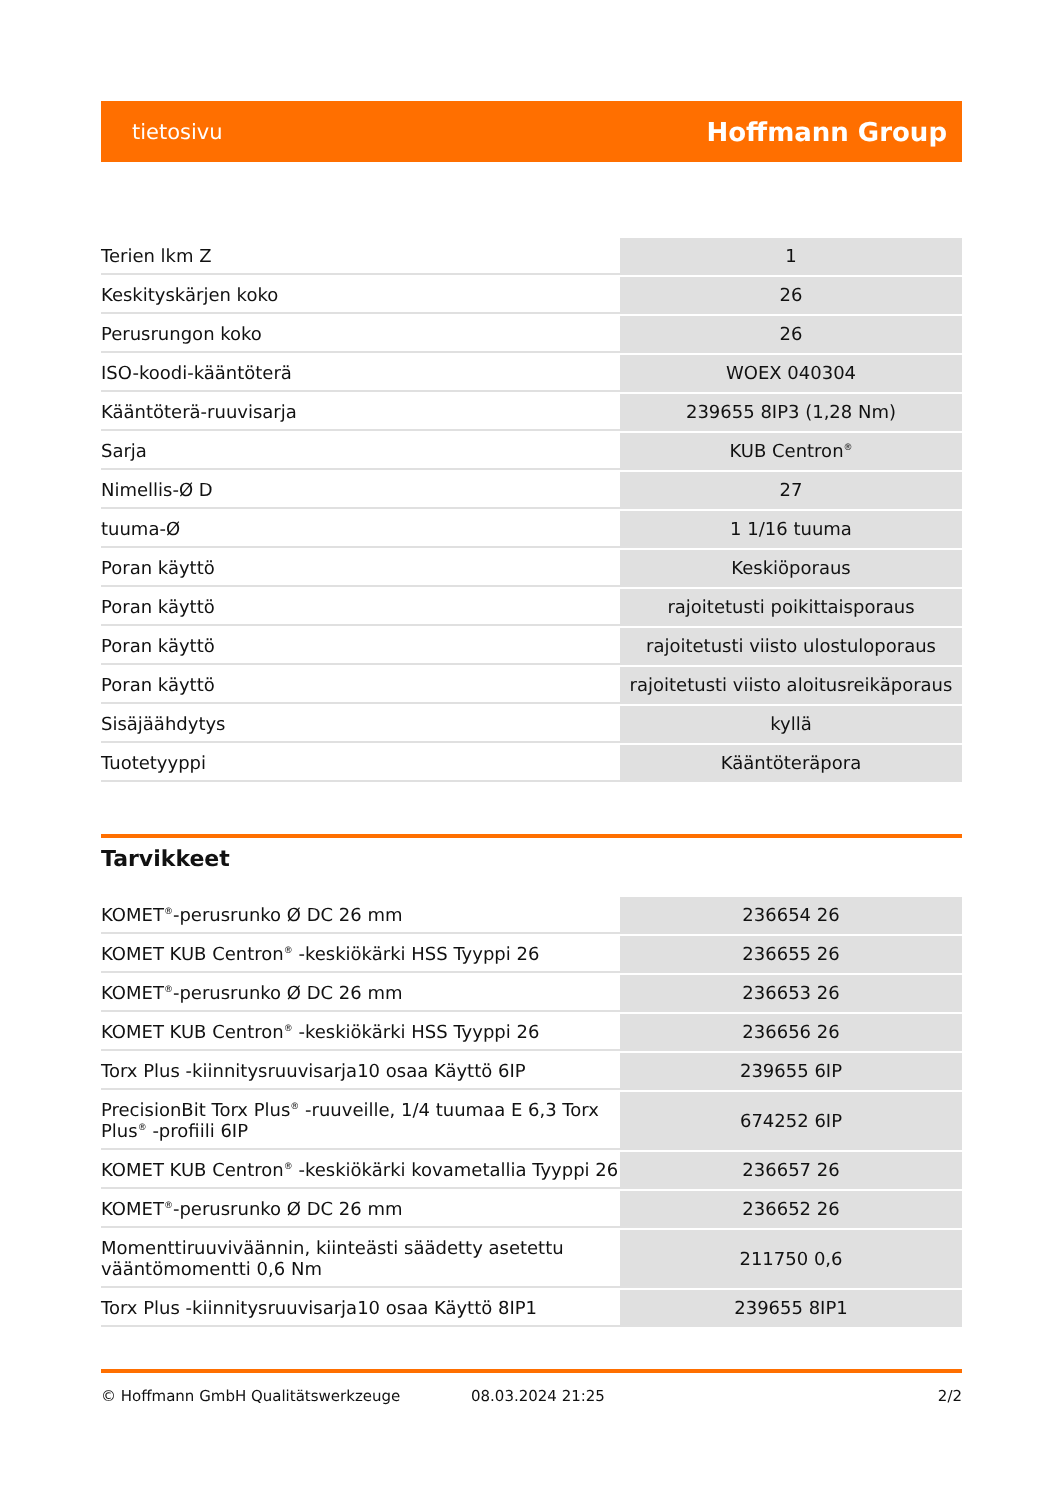tietosivu Hoffmann Group
| Terien lkm Z | 1 |
| Keskityskärjen koko | 26 |
| Perusrungon koko | 26 |
| ISO-koodi-kääntöterä | WOEX 040304 |
| Kääntöterä-ruuvisarja | 239655 8IP3 (1,28 Nm) |
| Sarja | KUB Centron<sup>®</sup> |
| Nimellis-Ø D | 27 |
| tuuma-Ø | 1 1/16 tuuma |
| Poran käyttö | Keskiöporaus |
| Poran käyttö | rajoitetusti poikittaisporaus |
| Poran käyttö | rajoitetusti viisto ulostuloporaus |
| Poran käyttö | rajoitetusti viisto aloitusreikäporaus |
| Sisäjäähdytys | kyllä |
| Tuotetyyppi | Kääntöteräpora |
Tarvikkeet
| KOMET<sup>®</sup>-perusrunko Ø DC 26 mm | 236654 26 |
| KOMET KUB Centron<sup>®</sup> -keskiökärki HSS Tyyppi 26 | 236655 26 |
| KOMET<sup>®</sup>-perusrunko Ø DC 26 mm | 236653 26 |
| KOMET KUB Centron<sup>®</sup> -keskiökärki HSS Tyyppi 26 | 236656 26 |
| Torx Plus -kiinnitysruuvisarja10 osaa Käyttö 6IP | 239655 6IP |
| PrecisionBit Torx Plus<sup>®</sup> -ruuveille, 1/4 tuumaa E 6,3 Torx Plus<sup>®</sup> -profiili 6IP | 674252 6IP |
| KOMET KUB Centron<sup>®</sup> -keskiökärki kovametallia Tyyppi 26 | 236657 26 |
| KOMET<sup>®</sup>-perusrunko Ø DC 26 mm | 236652 26 |
| Momenttiruuviväännin, kiinteästi säädetty asetettu vääntömomentti 0,6 Nm | 211750 0,6 |
| Torx Plus -kiinnitysruuvisarja10 osaa Käyttö 8IP1 | 239655 8IP1 |
© Hoffmann GmbH Qualitätswerkzeuge 08.03.2024 21:25 2/2